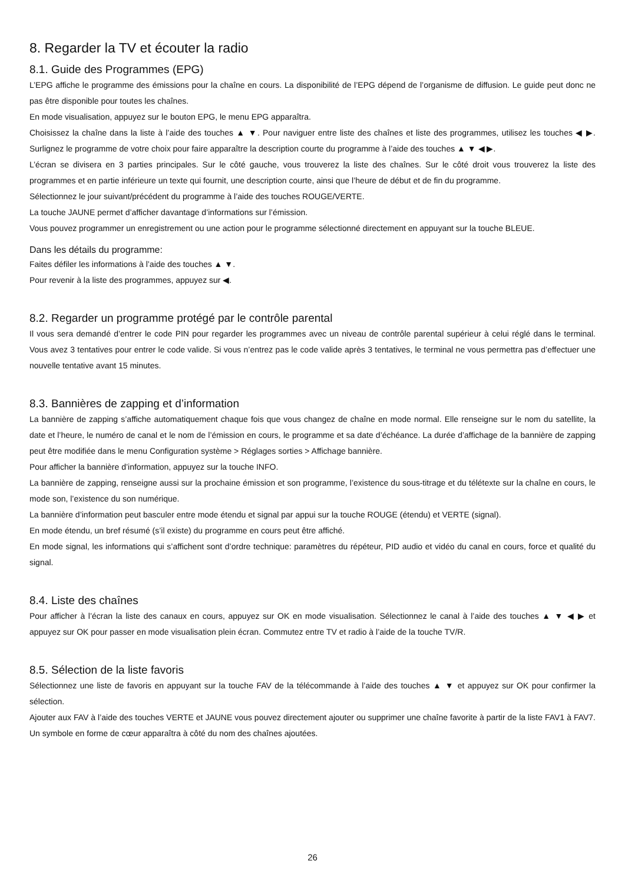8. Regarder la TV et écouter la radio
8.1. Guide des Programmes (EPG)
L’EPG affiche le programme des émissions pour la chaîne en cours. La disponibilité de l’EPG dépend de l’organisme de diffusion. Le guide peut donc ne pas être disponible pour toutes les chaînes.
En mode visualisation, appuyez sur le bouton EPG, le menu EPG apparaîtra.
Choisissez la chaîne dans la liste à l’aide des touches ▲ ▼. Pour naviguer entre liste des chaînes et liste des programmes, utilisez les touches ◀ ▶. Surlignez le programme de votre choix pour faire apparaître la description courte du programme à l’aide des touches ▲ ▼ ◀ ▶.
L’écran se divisera en 3 parties principales. Sur le côté gauche, vous trouverez la liste des chaînes. Sur le côté droit vous trouverez la liste des programmes et en partie inférieure un texte qui fournit, une description courte, ainsi que l’heure de début et de fin du programme.
Sélectionnez le jour suivant/précédent du programme à l’aide des touches ROUGE/VERTE.
La touche JAUNE permet d’afficher davantage d’informations sur l’émission.
Vous pouvez programmer un enregistrement ou une action pour le programme sélectionné directement en appuyant sur la touche BLEUE.
Dans les détails du programme:
Faites défiler les informations à l’aide des touches ▲ ▼.
Pour revenir à la liste des programmes, appuyez sur ◀.
8.2. Regarder un programme protégé par le contrôle parental
Il vous sera demandé d’entrer le code PIN pour regarder les programmes avec un niveau de contrôle parental supérieur à celui réglé dans le terminal. Vous avez 3 tentatives pour entrer le code valide. Si vous n’entrez pas le code valide après 3 tentatives, le terminal ne vous permettra pas d’effectuer une nouvelle tentative avant 15 minutes.
8.3. Bannières de zapping et d’information
La bannière de zapping s’affiche automatiquement chaque fois que vous changez de chaîne en mode normal. Elle renseigne sur le nom du satellite, la date et l’heure, le numéro de canal et le nom de l’émission en cours, le programme et sa date d’échéance. La durée d’affichage de la bannière de zapping peut être modifiée dans le menu Configuration système > Réglages sorties > Affichage bannière.
Pour afficher la bannière d’information, appuyez sur la touche INFO.
La bannière de zapping, renseigne aussi sur la prochaine émission et son programme, l’existence du sous-titrage et du télétexte sur la chaîne en cours, le mode son, l’existence du son numérique.
La bannière d’information peut basculer entre mode étendu et signal par appui sur la touche ROUGE (étendu) et VERTE (signal).
En mode étendu, un bref résumé (s’il existe) du programme en cours peut être affiché.
En mode signal, les informations qui s’affichent sont d’ordre technique: paramètres du répéteur, PID audio et vidéo du canal en cours, force et qualité du signal.
8.4. Liste des chaînes
Pour afficher à l’écran la liste des canaux en cours, appuyez sur OK en mode visualisation. Sélectionnez le canal à l’aide des touches ▲ ▼ ◀ ▶ et appuyez sur OK pour passer en mode visualisation plein écran. Commutez entre TV et radio à l’aide de la touche TV/R.
8.5. Sélection de la liste favoris
Sélectionnez une liste de favoris en appuyant sur la touche FAV de la télécommande à l’aide des touches ▲ ▼ et appuyez sur OK pour confirmer la sélection.
Ajouter aux FAV à l’aide des touches VERTE et JAUNE vous pouvez directement ajouter ou supprimer une chaîne favorite à partir de la liste FAV1 à FAV7. Un symbole en forme de cœur apparaîtra à côté du nom des chaînes ajoutées.
26